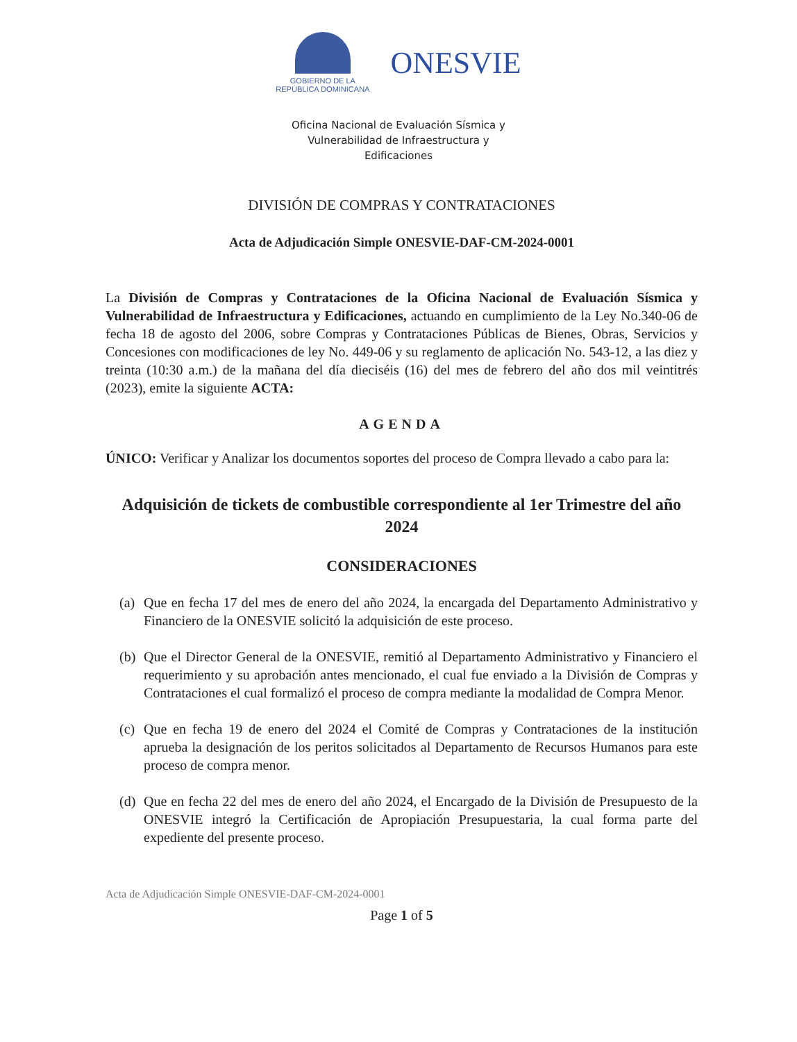GOBIERNO DE LA
REPÚBLICA DOMINICANA
ONESVIE
Oficina Nacional de Evaluación Sísmica y
Vulnerabilidad de Infraestructura y
Edificaciones
DIVISIÓN DE COMPRAS Y CONTRATACIONES
Acta de Adjudicación Simple ONESVIE-DAF-CM-2024-0001
La División de Compras y Contrataciones de la Oficina Nacional de Evaluación Sísmica y Vulnerabilidad de Infraestructura y Edificaciones, actuando en cumplimiento de la Ley No.340-06 de fecha 18 de agosto del 2006, sobre Compras y Contrataciones Públicas de Bienes, Obras, Servicios y Concesiones con modificaciones de ley No. 449-06 y su reglamento de aplicación No. 543-12, a las diez y treinta (10:30 a.m.) de la mañana del día dieciséis (16) del mes de febrero del año dos mil veintitrés (2023), emite la siguiente ACTA:
AGENDA
ÚNICO: Verificar y Analizar los documentos soportes del proceso de Compra llevado a cabo para la:
Adquisición de tickets de combustible correspondiente al 1er Trimestre del año 2024
CONSIDERACIONES
(a)
Que en fecha 17 del mes de enero del año 2024, la encargada del Departamento Administrativo y Financiero de la ONESVIE solicitó la adquisición de este proceso.
(b)
Que el Director General de la ONESVIE, remitió al Departamento Administrativo y Financiero el requerimiento y su aprobación antes mencionado, el cual fue enviado a la División de Compras y Contrataciones el cual formalizó el proceso de compra mediante la modalidad de Compra Menor.
(c)
Que en fecha 19 de enero del 2024 el Comité de Compras y Contrataciones de la institución aprueba la designación de los peritos solicitados al Departamento de Recursos Humanos para este proceso de compra menor.
(d)
Que en fecha 22 del mes de enero del año 2024, el Encargado de la División de Presupuesto de la ONESVIE integró la Certificación de Apropiación Presupuestaria, la cual forma parte del expediente del presente proceso.
Acta de Adjudicación Simple ONESVIE-DAF-CM-2024-0001
Page 1 of 5